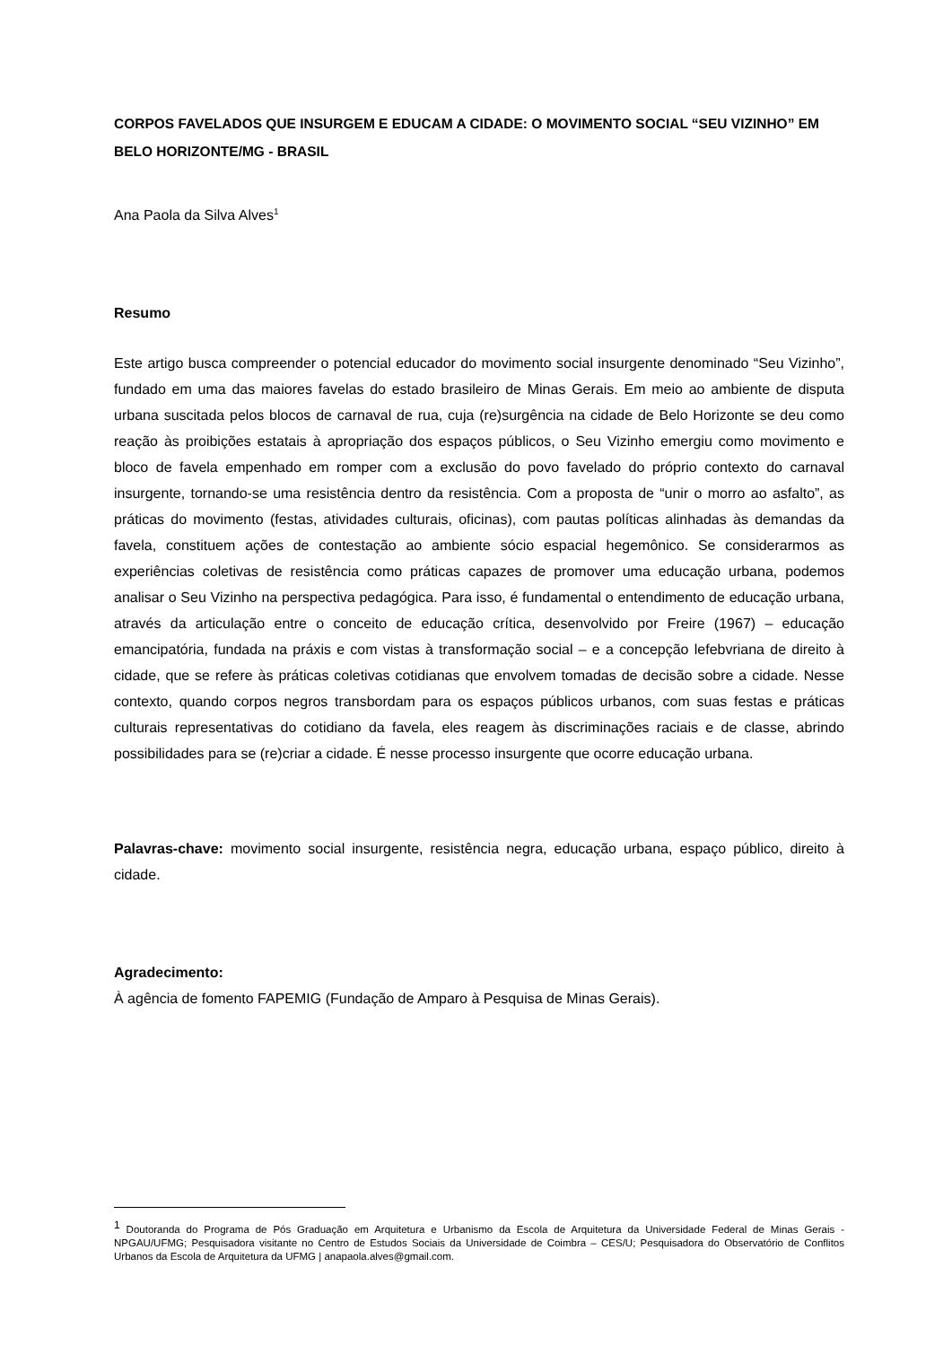CORPOS FAVELADOS QUE INSURGEM E EDUCAM A CIDADE: O MOVIMENTO SOCIAL “SEU VIZINHO” EM BELO HORIZONTE/MG - BRASIL
Ana Paola da Silva Alves<sup>1</sup>
Resumo
Este artigo busca compreender o potencial educador do movimento social insurgente denominado “Seu Vizinho”, fundado em uma das maiores favelas do estado brasileiro de Minas Gerais. Em meio ao ambiente de disputa urbana suscitada pelos blocos de carnaval de rua, cuja (re)surgência na cidade de Belo Horizonte se deu como reação às proibições estatais à apropriação dos espaços públicos, o Seu Vizinho emergiu como movimento e bloco de favela empenhado em romper com a exclusão do povo favelado do próprio contexto do carnaval insurgente, tornando-se uma resistência dentro da resistência. Com a proposta de “unir o morro ao asfalto”, as práticas do movimento (festas, atividades culturais, oficinas), com pautas políticas alinhadas às demandas da favela, constituem ações de contestação ao ambiente sócio espacial hegemônico. Se considerarmos as experiências coletivas de resistência como práticas capazes de promover uma educação urbana, podemos analisar o Seu Vizinho na perspectiva pedagógica. Para isso, é fundamental o entendimento de educação urbana, através da articulação entre o conceito de educação crítica, desenvolvido por Freire (1967) – educação emancipatória, fundada na práxis e com vistas à transformação social – e a concepção lefebvriana de direito à cidade, que se refere às práticas coletivas cotidianas que envolvem tomadas de decisão sobre a cidade. Nesse contexto, quando corpos negros transbordam para os espaços públicos urbanos, com suas festas e práticas culturais representativas do cotidiano da favela, eles reagem às discriminações raciais e de classe, abrindo possibilidades para se (re)criar a cidade. É nesse processo insurgente que ocorre educação urbana.
Palavras-chave: movimento social insurgente, resistência negra, educação urbana, espaço público, direito à cidade.
Agradecimento:
À agência de fomento FAPEMIG (Fundação de Amparo à Pesquisa de Minas Gerais).
<sup>1</sup> Doutoranda do Programa de Pós Graduação em Arquitetura e Urbanismo da Escola de Arquitetura da Universidade Federal de Minas Gerais - NPGAU/UFMG; Pesquisadora visitante no Centro de Estudos Sociais da Universidade de Coimbra – CES/U; Pesquisadora do Observatório de Conflitos Urbanos da Escola de Arquitetura da UFMG | anapaola.alves@gmail.com.